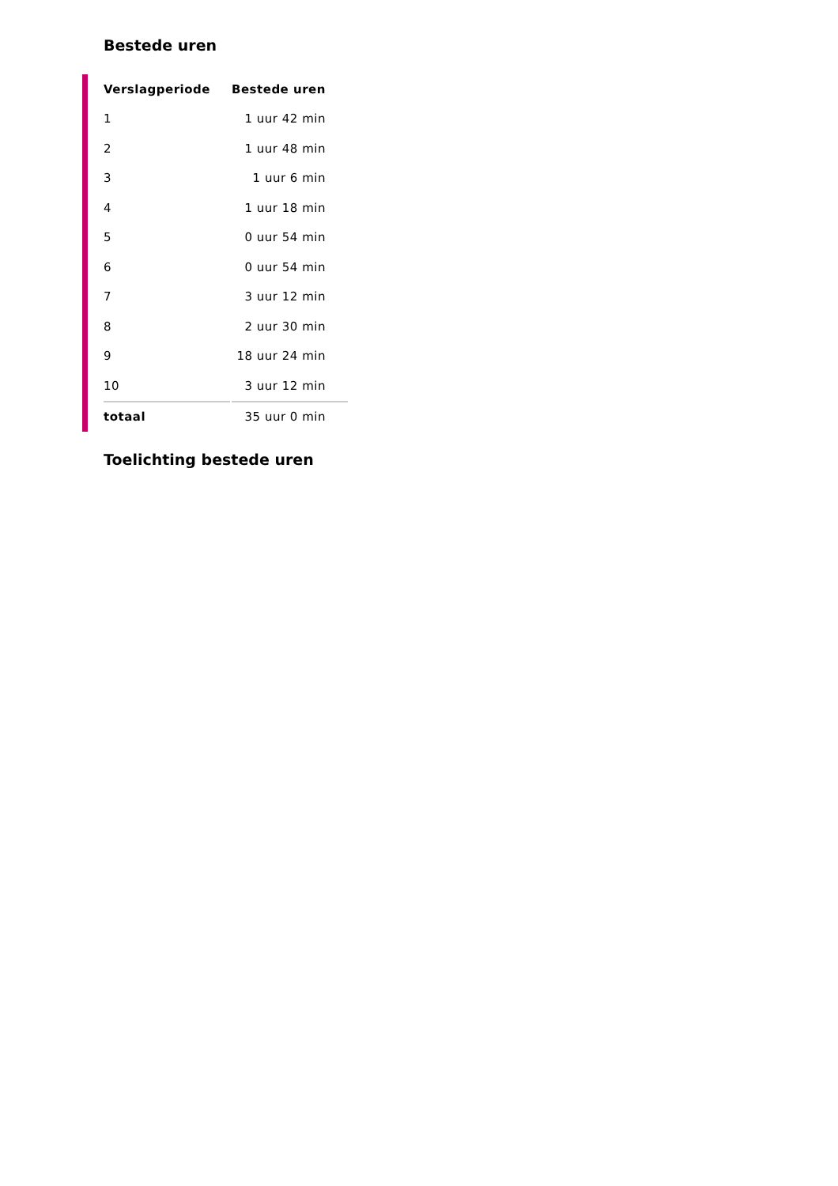Bestede uren
| Verslagperiode | Bestede uren |
| --- | --- |
| 1 | 1 uur 42 min |
| 2 | 1 uur 48 min |
| 3 | 1 uur 6 min |
| 4 | 1 uur 18 min |
| 5 | 0 uur 54 min |
| 6 | 0 uur 54 min |
| 7 | 3 uur 12 min |
| 8 | 2 uur 30 min |
| 9 | 18 uur 24 min |
| 10 | 3 uur 12 min |
| totaal | 35 uur 0 min |
Toelichting bestede uren